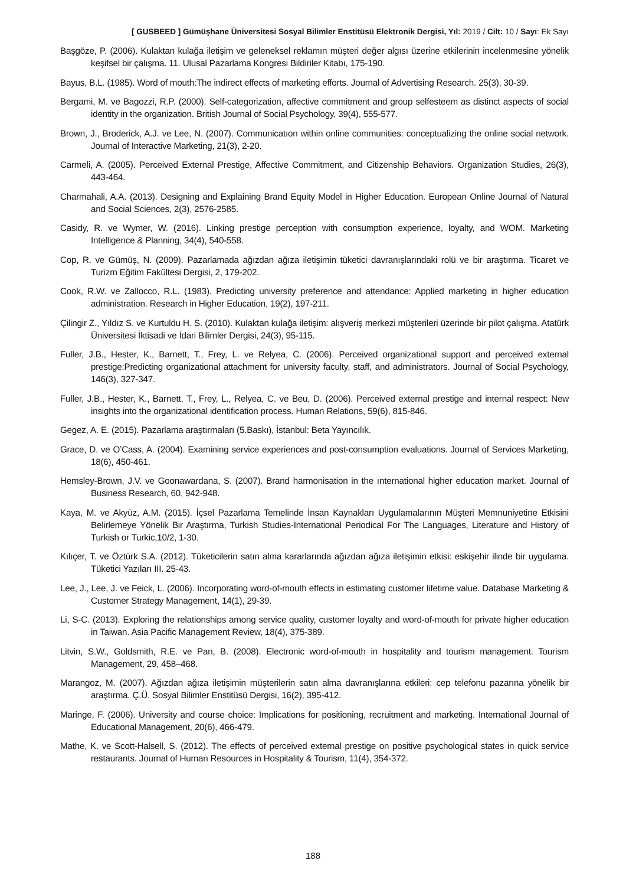[ GUSBEED ] Gümüşhane Üniversitesi Sosyal Bilimler Enstitüsü Elektronik Dergisi, Yıl: 2019 / Cilt: 10 / Sayı: Ek Sayı
Başgöze, P. (2006). Kulaktan kulağa iletişim ve geleneksel reklamın müşteri değer algısı üzerine etkilerinin incelenmesine yönelik keşifsel bir çalışma. 11. Ulusal Pazarlama Kongresi Bildiriler Kitabı, 175-190.
Bayus, B.L. (1985). Word of mouth:The indirect effects of marketing efforts. Journal of Advertising Research. 25(3), 30-39.
Bergami, M. ve Bagozzi, R.P. (2000). Self-categorization, affective commitment and group selfesteem as distinct aspects of social identity in the organization. British Journal of Social Psychology, 39(4), 555-577.
Brown, J., Broderick, A.J. ve Lee, N. (2007). Communicatıon within online communities: conceptualizing the online social network. Journal of Interactive Marketing, 21(3), 2-20.
Carmeli, A. (2005). Perceived External Prestige, Affective Commitment, and Citizenship Behaviors. Organization Studies, 26(3), 443-464.
Charmahali, A.A. (2013). Designing and Explaining Brand Equity Model in Higher Education. European Online Journal of Natural and Social Sciences, 2(3), 2576-2585.
Casidy, R. ve Wymer, W. (2016). Linking prestige perception with consumption experience, loyalty, and WOM. Marketing Intelligence & Planning, 34(4), 540-558.
Cop, R. ve Gümüş, N. (2009). Pazarlamada ağızdan ağıza iletişimin tüketici davranışlarındaki rolü ve bir araştırma. Ticaret ve Turizm Eğitim Fakültesi Dergisi, 2, 179-202.
Cook, R.W. ve Zallocco, R.L. (1983). Predicting university preference and attendance: Applied marketing in higher education administration. Research in Higher Education, 19(2), 197-211.
Çilingir Z., Yıldız S. ve Kurtuldu H. S. (2010). Kulaktan kulağa iletişim: alışveriş merkezi müşterileri üzerinde bir pilot çalışma. Atatürk Üniversitesi İktisadi ve İdari Bilimler Dergisi, 24(3), 95-115.
Fuller, J.B., Hester, K., Barnett, T., Frey, L. ve Relyea, C. (2006). Perceived organizational support and perceived external prestige:Predicting organizational attachment for university faculty, staff, and administrators. Journal of Social Psychology, 146(3), 327-347.
Fuller, J.B., Hester, K., Barnett, T., Frey, L., Relyea, C. ve Beu, D. (2006). Perceived external prestige and internal respect: New insights into the organizational identification process. Human Relations, 59(6), 815-846.
Gegez, A. E. (2015). Pazarlama araştırmaları (5.Baskı), İstanbul: Beta Yayıncılık.
Grace, D. ve O’Cass, A. (2004). Examining service experiences and post-consumption evaluations. Journal of Services Marketing, 18(6), 450-461.
Hemsley-Brown, J.V. ve Goonawardana, S. (2007). Brand harmonisation in the ınternational higher education market. Journal of Business Research, 60, 942-948.
Kaya, M. ve Akyüz, A.M. (2015). İçsel Pazarlama Temelinde İnsan Kaynakları Uygulamalarının Müşteri Memnuniyetine Etkisini Belirlemeye Yönelik Bir Araştırma, Turkish Studies-International Periodical For The Languages, Literature and History of Turkish or Turkic,10/2, 1-30.
Kılıçer, T. ve Öztürk S.A. (2012). Tüketicilerin satın alma kararlarında ağızdan ağıza iletişimin etkisi: eskişehir ilinde bir uygulama. Tüketici Yazıları III. 25-43.
Lee, J., Lee, J. ve Feick, L. (2006). Incorporating word-of-mouth effects in estimating customer lifetime value. Database Marketing & Customer Strategy Management, 14(1), 29-39.
Li, S-C. (2013). Exploring the relationships among service quality, customer loyalty and word-of-mouth for private higher education in Taiwan. Asia Pacific Management Review, 18(4), 375-389.
Litvin, S.W., Goldsmith, R.E. ve Pan, B. (2008). Electronic word-of-mouth in hospitality and tourism management. Tourism Management, 29, 458–468.
Marangoz, M. (2007). Ağızdan ağıza iletişimin müşterilerin satın alma davranışlarına etkileri: cep telefonu pazarına yönelik bir araştırma. Ç.Ü. Sosyal Bilimler Enstitüsü Dergisi, 16(2), 395-412.
Maringe, F. (2006). University and course choice: Implications for positioning, recruitment and marketing. International Journal of Educational Management, 20(6), 466-479.
Mathe, K. ve Scott-Halsell, S. (2012). The effects of perceived external prestige on positive psychological states in quick service restaurants. Journal of Human Resources in Hospitality & Tourism, 11(4), 354-372.
188